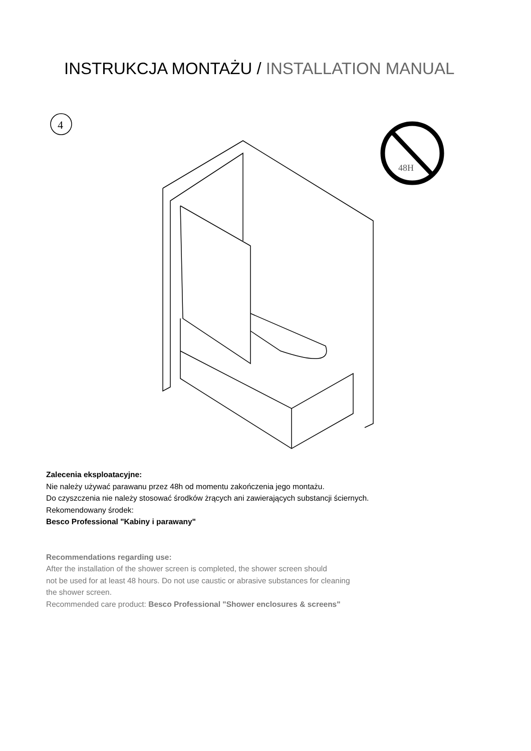INSTRUKCJA MONTAŻU / INSTALLATION MANUAL
4
48H
Zalecenia eksploatacyjne:
Nie należy używać parawanu przez 48h od momentu zakończenia jego montażu.
Do czyszczenia nie należy stosować środków żrących ani zawierających substancji ściernych.
Rekomendowany środek:
Besco Professional "Kabiny i parawany"
Recommendations regarding use:
After the installation of the shower screen is completed, the shower screen should
not be used for at least 48 hours. Do not use caustic or abrasive substances for cleaning
the shower screen.
Recommended care product: Besco Professional "Shower enclosures & screens"